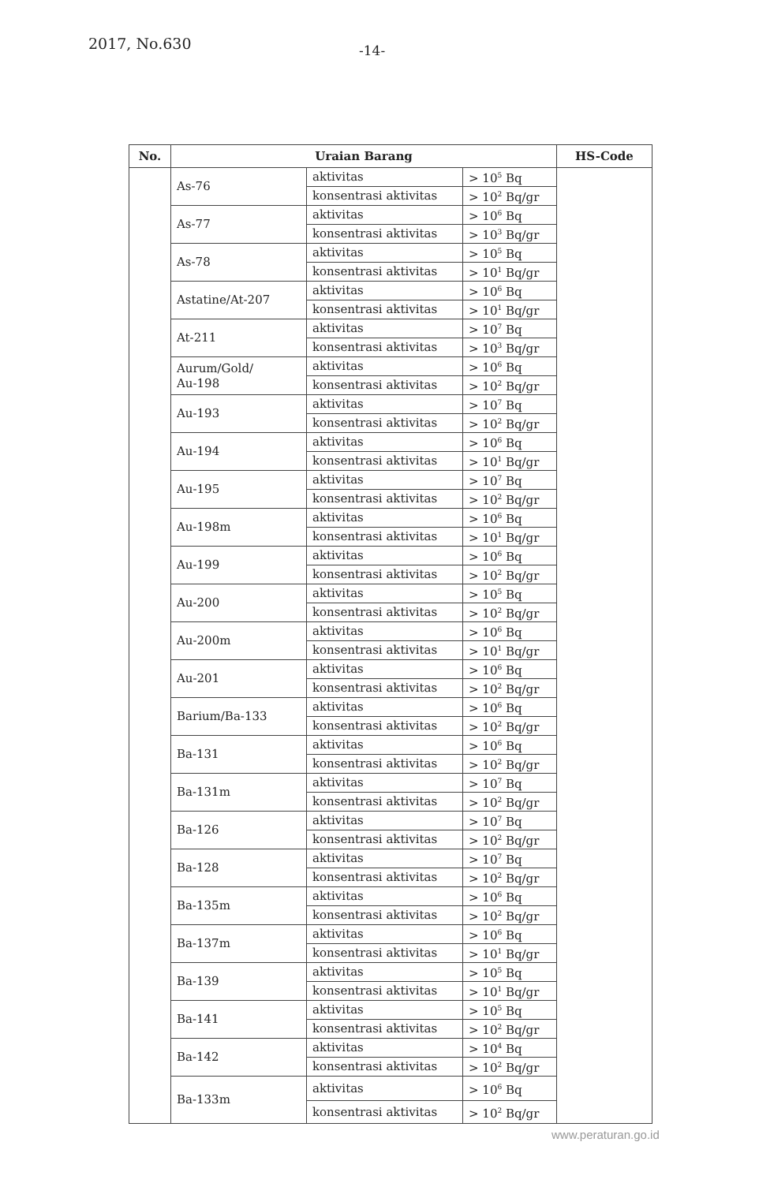2017, No.630 -14-
| No. | Uraian Barang | | | HS-Code |
| --- | --- | --- | --- | --- |
| | As-76 | aktivitas | > 10<sup>5</sup> Bq | |
| | | konsentrasi aktivitas | > 10<sup>2</sup> Bq/gr | |
| | As-77 | aktivitas | > 10<sup>6</sup> Bq | |
| | | konsentrasi aktivitas | > 10<sup>3</sup> Bq/gr | |
| | As-78 | aktivitas | > 10<sup>5</sup> Bq | |
| | | konsentrasi aktivitas | > 10<sup>1</sup> Bq/gr | |
| | Astatine/At-207 | aktivitas | > 10<sup>6</sup> Bq | |
| | | konsentrasi aktivitas | > 10<sup>1</sup> Bq/gr | |
| | At-211 | aktivitas | > 10<sup>7</sup> Bq | |
| | | konsentrasi aktivitas | > 10<sup>3</sup> Bq/gr | |
| | Aurum/Gold/ Au-198 | aktivitas | > 10<sup>6</sup> Bq | |
| | | konsentrasi aktivitas | > 10<sup>2</sup> Bq/gr | |
| | Au-193 | aktivitas | > 10<sup>7</sup> Bq | |
| | | konsentrasi aktivitas | > 10<sup>2</sup> Bq/gr | |
| | Au-194 | aktivitas | > 10<sup>6</sup> Bq | |
| | | konsentrasi aktivitas | > 10<sup>1</sup> Bq/gr | |
| | Au-195 | aktivitas | > 10<sup>7</sup> Bq | |
| | | konsentrasi aktivitas | > 10<sup>2</sup> Bq/gr | |
| | Au-198m | aktivitas | > 10<sup>6</sup> Bq | |
| | | konsentrasi aktivitas | > 10<sup>1</sup> Bq/gr | |
| | Au-199 | aktivitas | > 10<sup>6</sup> Bq | |
| | | konsentrasi aktivitas | > 10<sup>2</sup> Bq/gr | |
| | Au-200 | aktivitas | > 10<sup>5</sup> Bq | |
| | | konsentrasi aktivitas | > 10<sup>2</sup> Bq/gr | |
| | Au-200m | aktivitas | > 10<sup>6</sup> Bq | |
| | | konsentrasi aktivitas | > 10<sup>1</sup> Bq/gr | |
| | Au-201 | aktivitas | > 10<sup>6</sup> Bq | |
| | | konsentrasi aktivitas | > 10<sup>2</sup> Bq/gr | |
| | Barium/Ba-133 | aktivitas | > 10<sup>6</sup> Bq | |
| | | konsentrasi aktivitas | > 10<sup>2</sup> Bq/gr | |
| | Ba-131 | aktivitas | > 10<sup>6</sup> Bq | |
| | | konsentrasi aktivitas | > 10<sup>2</sup> Bq/gr | |
| | Ba-131m | aktivitas | > 10<sup>7</sup> Bq | |
| | | konsentrasi aktivitas | > 10<sup>2</sup> Bq/gr | |
| | Ba-126 | aktivitas | > 10<sup>7</sup> Bq | |
| | | konsentrasi aktivitas | > 10<sup>2</sup> Bq/gr | |
| | Ba-128 | aktivitas | > 10<sup>7</sup> Bq | |
| | | konsentrasi aktivitas | > 10<sup>2</sup> Bq/gr | |
| | Ba-135m | aktivitas | > 10<sup>6</sup> Bq | |
| | | konsentrasi aktivitas | > 10<sup>2</sup> Bq/gr | |
| | Ba-137m | aktivitas | > 10<sup>6</sup> Bq | |
| | | konsentrasi aktivitas | > 10<sup>1</sup> Bq/gr | |
| | Ba-139 | aktivitas | > 10<sup>5</sup> Bq | |
| | | konsentrasi aktivitas | > 10<sup>1</sup> Bq/gr | |
| | Ba-141 | aktivitas | > 10<sup>5</sup> Bq | |
| | | konsentrasi aktivitas | > 10<sup>2</sup> Bq/gr | |
| | Ba-142 | aktivitas | > 10<sup>4</sup> Bq | |
| | | konsentrasi aktivitas | > 10<sup>2</sup> Bq/gr | |
| | Ba-133m | aktivitas | > 10<sup>6</sup> Bq | |
| | | konsentrasi aktivitas | > 10<sup>2</sup> Bq/gr | |
www.peraturan.go.id